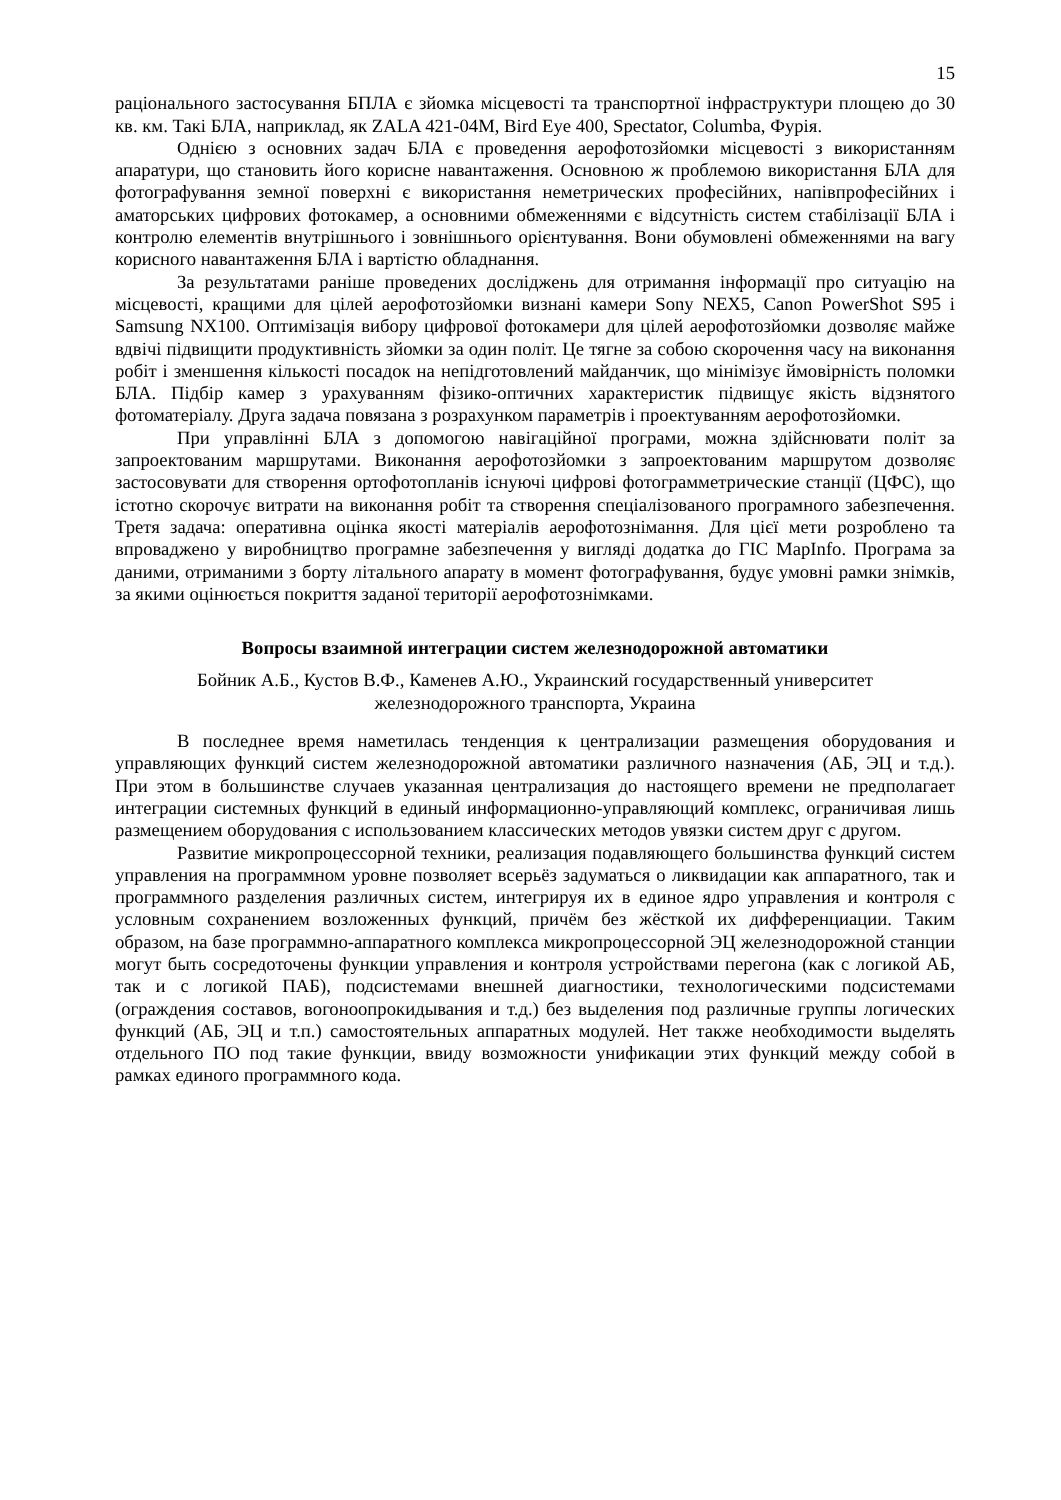15
раціонального застосування БПЛА є зйомка місцевості та транспортної інфраструктури площею до 30 кв. км. Такі БЛА, наприклад, як ZALA 421-04M, Bird Eye 400, Spectator, Columba, Фурія.
Однією з основних задач БЛА є проведення аерофотозйомки місцевості з використанням апаратури, що становить його корисне навантаження. Основною ж проблемою використання БЛА для фотографування земної поверхні є використання неметрических професійних, напівпрофесійних і аматорських цифрових фотокамер, а основними обмеженнями є відсутність систем стабілізації БЛА і контролю елементів внутрішнього і зовнішнього орієнтування. Вони обумовлені обмеженнями на вагу корисного навантаження БЛА і вартістю обладнання.
За результатами раніше проведених досліджень для отримання інформації про ситуацію на місцевості, кращими для цілей аерофотозйомки визнані камери Sony NEX5, Canon PowerShot S95 і Samsung NX100. Оптимізація вибору цифрової фотокамери для цілей аерофотозйомки дозволяє майже вдвічі підвищити продуктивність зйомки за один політ. Це тягне за собою скорочення часу на виконання робіт і зменшення кількості посадок на непідготовлений майданчик, що мінімізує ймовірність поломки БЛА. Підбір камер з урахуванням фізико-оптичних характеристик підвищує якість відзнятого фотоматеріалу. Друга задача повязана з розрахунком параметрів і проектуванням аерофотозйомки.
При управлінні БЛА з допомогою навігаційної програми, можна здійснювати політ за запроектованим маршрутами. Виконання аерофотозйомки з запроектованим маршрутом дозволяє застосовувати для створення ортофотопланів існуючі цифрові фотограмметрические станції (ЦФС), що істотно скорочує витрати на виконання робіт та створення спеціалізованого програмного забезпечення. Третя задача: оперативна оцінка якості матеріалів аерофотознімання. Для цієї мети розроблено та впроваджено у виробництво програмне забезпечення у вигляді додатка до ГІС MapInfo. Програма за даними, отриманими з борту літального апарату в момент фотографування, будує умовні рамки знімків, за якими оцінюється покриття заданої території аерофотознімками.
Вопросы взаимной интеграции систем железнодорожной автоматики
Бойник А.Б., Кустов В.Ф., Каменев А.Ю., Украинский государственный университет
железнодорожного транспорта, Украина
В последнее время наметилась тенденция к централизации размещения оборудования и управляющих функций систем железнодорожной автоматики различного назначения (АБ, ЭЦ и т.д.). При этом в большинстве случаев указанная централизация до настоящего времени не предполагает интеграции системных функций в единый информационно-управляющий комплекс, ограничивая лишь размещением оборудования с использованием классических методов увязки систем друг с другом.
Развитие микропроцессорной техники, реализация подавляющего большинства функций систем управления на программном уровне позволяет всерьёз задуматься о ликвидации как аппаратного, так и программного разделения различных систем, интегрируя их в единое ядро управления и контроля с условным сохранением возложенных функций, причём без жёсткой их дифференциации. Таким образом, на базе программно-аппаратного комплекса микропроцессорной ЭЦ железнодорожной станции могут быть сосредоточены функции управления и контроля устройствами перегона (как с логикой АБ, так и с логикой ПАБ), подсистемами внешней диагностики, технологическими подсистемами (ограждения составов, вогоноопрокидывания и т.д.) без выделения под различные группы логических функций (АБ, ЭЦ и т.п.) самостоятельных аппаратных модулей. Нет также необходимости выделять отдельного ПО под такие функции, ввиду возможности унификации этих функций между собой в рамках единого программного кода.